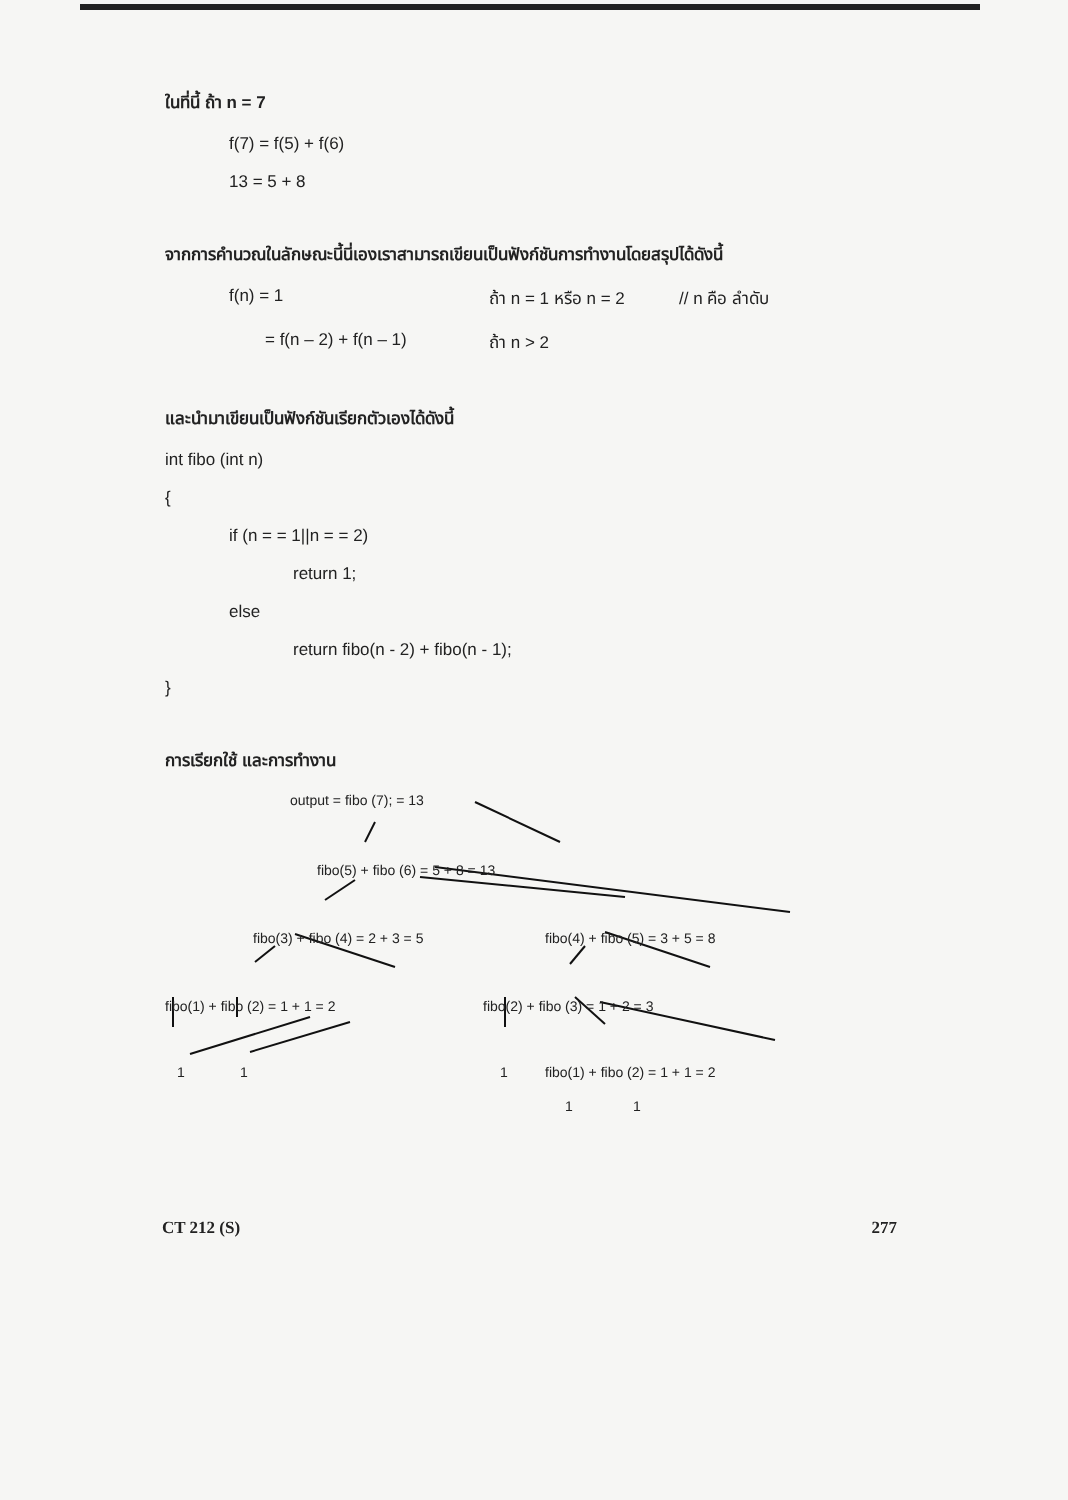ในที่นี้ ถ้า n = 7
f(7) = f(5) + f(6)
13 = 5 + 8
จากการคำนวณในลักษณะนี้นี่เองเราสามารถเขียนเป็นฟังก์ชันการทำงานโดยสรุปได้ดังนี้
f(n) = 1 ถ้า n = 1 หรือ n = 2 // n คือ ลำดับ
= f(n – 2) + f(n – 1) ถ้า n > 2
และนำมาเขียนเป็นฟังก์ชันเรียกตัวเองได้ดังนี้
int fibo (int n)
{
if (n = = 1||n = = 2)
return 1;
else
return fibo(n - 2) + fibo(n - 1);
}
การเรียกใช้ และการทำงาน
output = fibo (7); = 13
fibo(5) + fibo (6) = 5 + 8 = 13
fibo(3) + fibo (4) = 2 + 3 = 5 fibo(4) + fibo (5) = 3 + 5 = 8
fibo(1) + fibo (2) = 1 + 1 = 2 fibo(2) + fibo (3) = 1 + 2 = 3
1 1 1 fibo(1) + fibo (2) = 1 + 1 = 2
1 1
CT 212 (S) 277